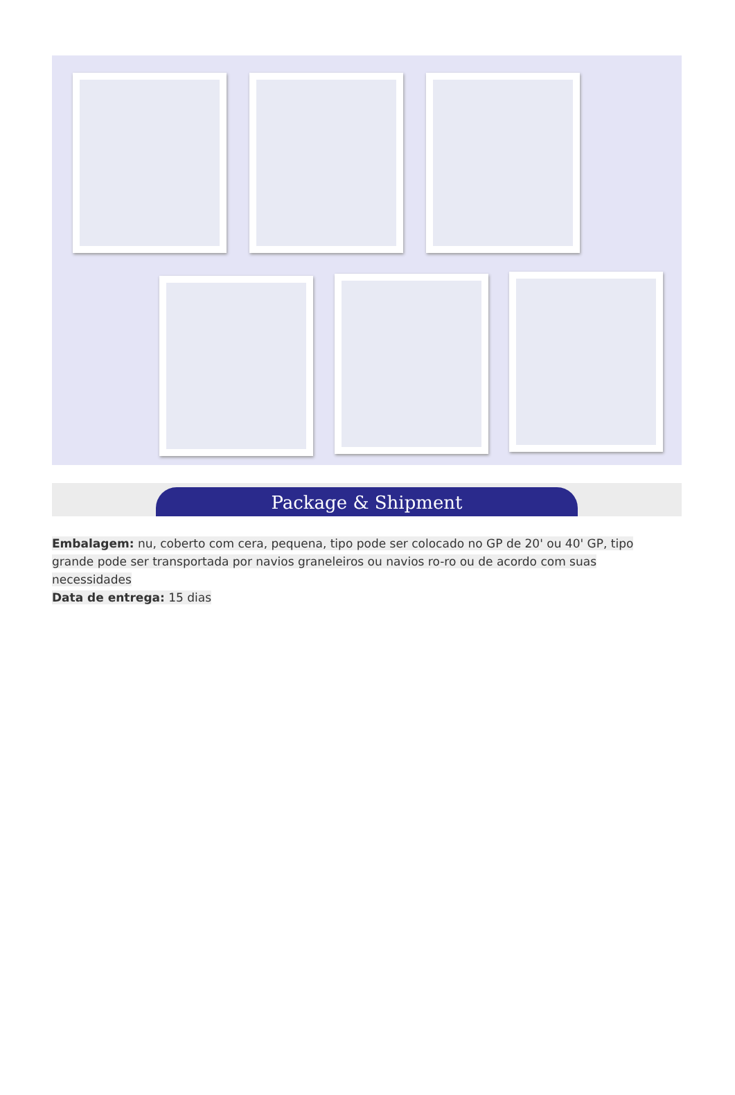Package & Shipment
Embalagem: nu, coberto com cera, pequena, tipo pode ser colocado no GP de 20' ou 40' GP, tipo grande pode ser transportada por navios graneleiros ou navios ro-ro ou de acordo com suas necessidades
Data de entrega: 15 dias